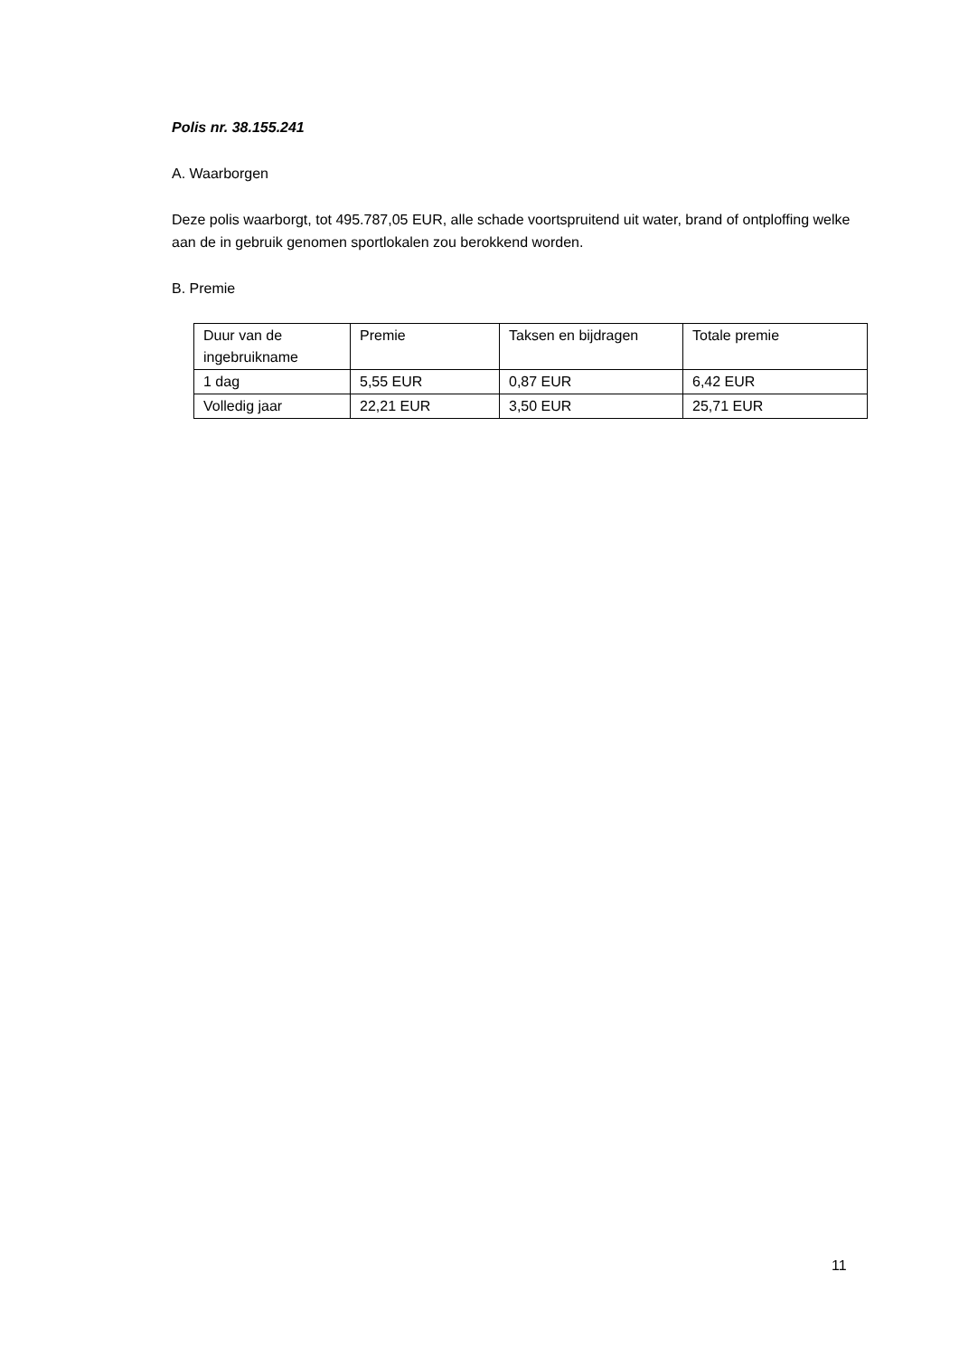Polis nr. 38.155.241
A. Waarborgen
Deze polis waarborgt, tot 495.787,05 EUR, alle schade voortspruitend uit water, brand of ontploffing welke aan de in gebruik genomen sportlokalen zou berokkend worden.
B. Premie
| Duur van de ingebruikname | Premie | Taksen en bijdragen | Totale premie |
| 1 dag | 5,55 EUR | 0,87 EUR | 6,42 EUR |
| Volledig jaar | 22,21 EUR | 3,50 EUR | 25,71 EUR |
11